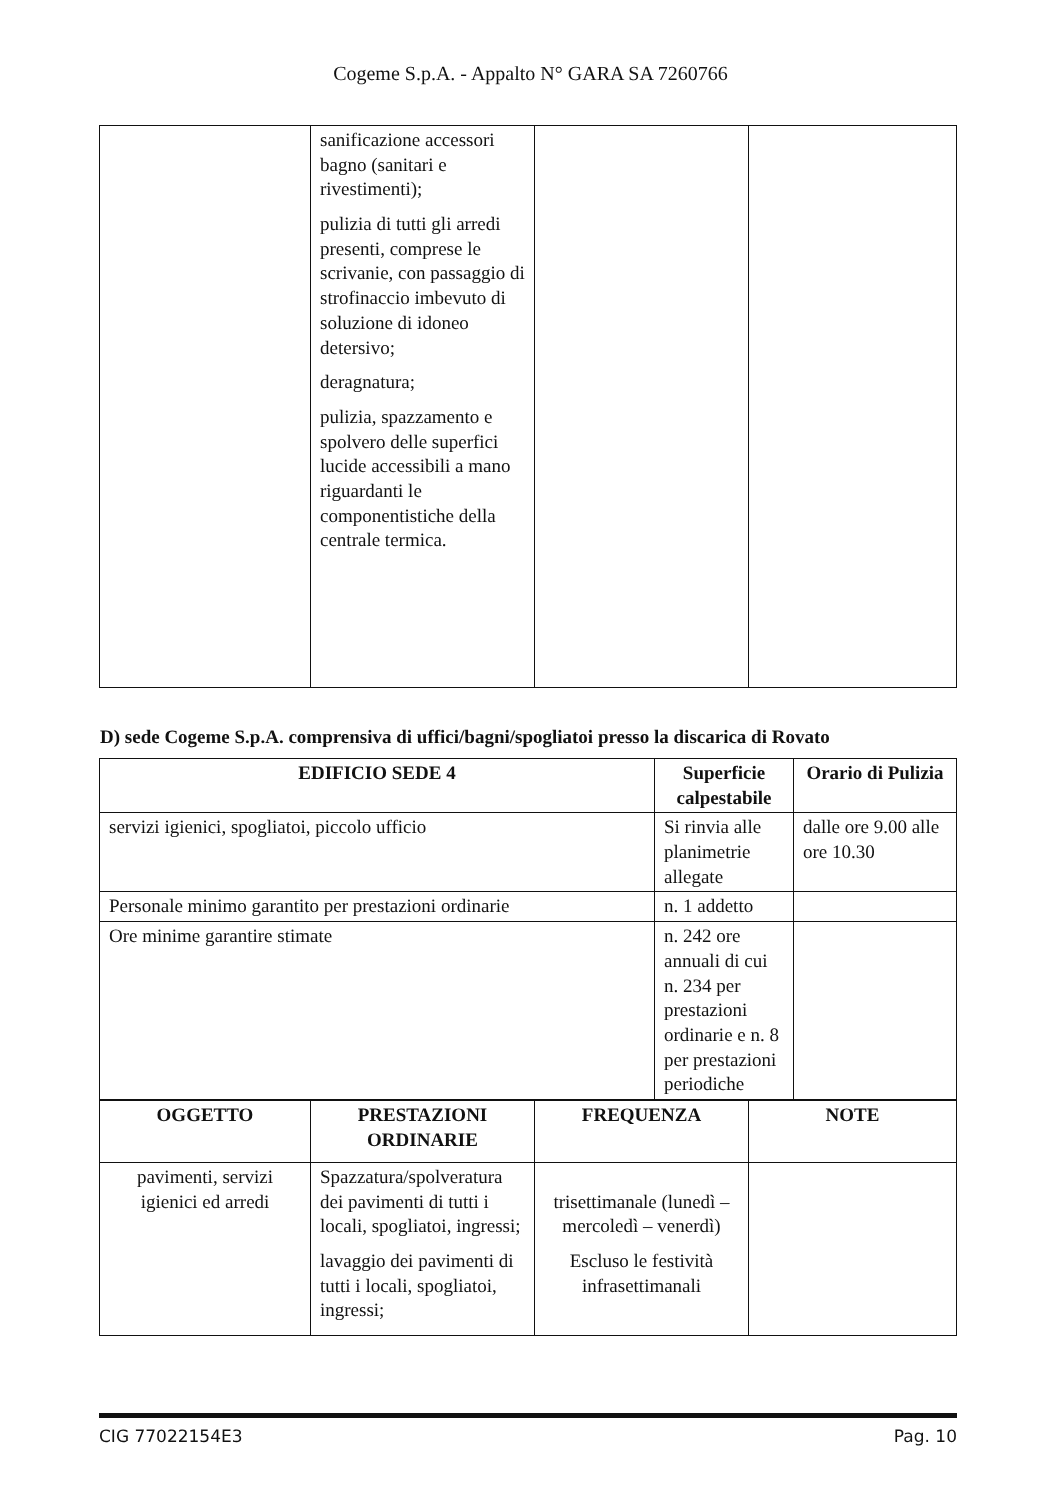Cogeme S.p.A. - Appalto N° GARA SA 7260766
| | sanificazione accessori bagno (sanitari e rivestimenti); pulizia di tutti gli arredi presenti, comprese le scrivanie, con passaggio di strofinaccio imbevuto di soluzione di idoneo detersivo; deragnatura; pulizia, spazzamento e spolvero delle superfici lucide accessibili a mano riguardanti le componentistiche della centrale termica. | | |
D) sede Cogeme S.p.A. comprensiva di uffici/bagni/spogliatoi presso la discarica di Rovato
| EDIFICIO SEDE 4 | Superficie calpestabile | Orario di Pulizia |
| --- | --- | --- |
| servizi igienici, spogliatoi, piccolo ufficio | Si rinvia alle planimetrie allegate | dalle ore 9.00 alle ore 10.30 |
| Personale minimo garantito per prestazioni ordinarie | n. 1 addetto | |
| Ore minime garantire stimate | n. 242 ore annuali di cui n. 234 per prestazioni ordinarie e n. 8 per prestazioni periodiche | |
| OGGETTO | PRESTAZIONI ORDINARIE | FREQUENZA | NOTE |
| --- | --- | --- | --- |
| pavimenti, servizi igienici ed arredi | Spazzatura/spolveratura dei pavimenti di tutti i locali, spogliatoi, ingressi; lavaggio dei pavimenti di tutti i locali, spogliatoi, ingressi; | trisettimanale (lunedì – mercoledì – venerdì) Escluso le festività infrasettimanali | |
CIG 77022154E3 Pag. 10